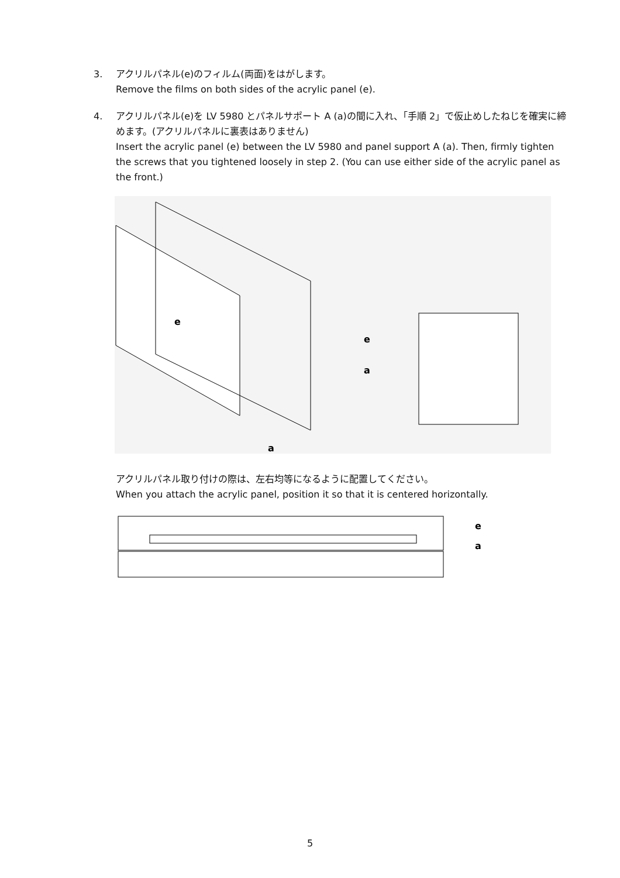3. アクリルパネル(e)のフィルム(両面)をはがします。
Remove the films on both sides of the acrylic panel (e).
4. アクリルパネル(e)を LV 5980 とパネルサポート A (a)の間に入れ、「手順 2」で仮止めしたねじを確実に締めます。(アクリルパネルに裏表はありません)
Insert the acrylic panel (e) between the LV 5980 and panel support A (a). Then, firmly tighten the screws that you tightened loosely in step 2. (You can use either side of the acrylic panel as the front.)
e
a
e
a
アクリルパネル取り付けの際は、左右均等になるように配置してください。
When you attach the acrylic panel, position it so that it is centered horizontally.
e
a
5